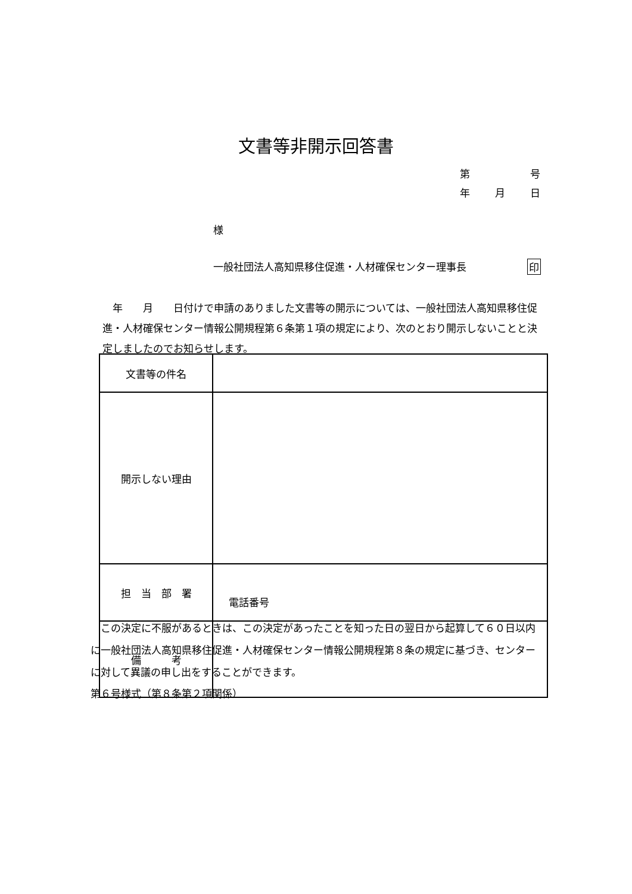文書等非開示回答書
第 号
年 月 日
様
一般社団法人高知県移住促進・人材確保センター理事長 印
　年　　月　　日付けで申請のありました文書等の開示については、一般社団法人高知県移住促進・人材確保センター情報公開規程第６条第１項の規定により、次のとおり開示しないことと決定しましたのでお知らせします。
| 文書等の件名 | |
| 開示しない理由 | |
| 担 当 部 署 | 電話番号 |
| 備 考 | |
　この決定に不服があるときは、この決定があったことを知った日の翌日から起算して６０日以内に一般社団法人高知県移住促進・人材確保センター情報公開規程第８条の規定に基づき、センターに対して異議の申し出をすることができます。
第６号様式（第８条第２項関係）